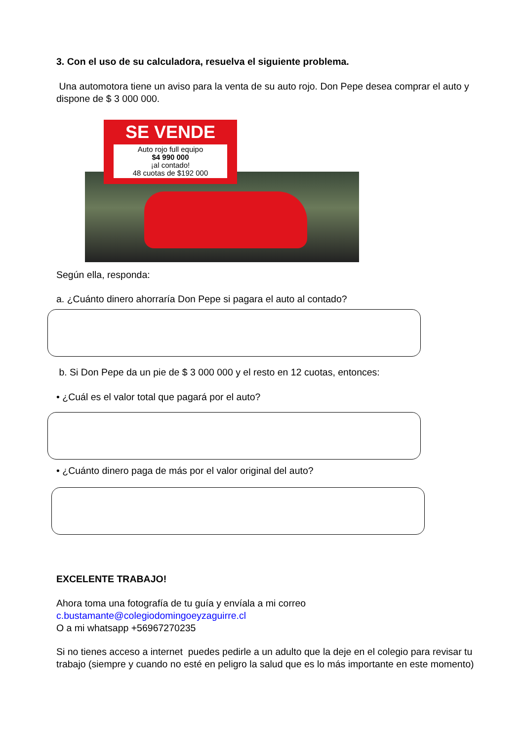3. Con el uso de su calculadora, resuelva el siguiente problema.
Una automotora tiene un aviso para la venta de su auto rojo. Don Pepe desea comprar el auto y dispone de $ 3 000 000.
SE VENDE
Auto rojo full equipo
$4 990 000
¡al contado!
48 cuotas de $192 000
Según ella, responda:
a. ¿Cuánto dinero ahorraría Don Pepe si pagara el auto al contado?
b. Si Don Pepe da un pie de $ 3 000 000 y el resto en 12 cuotas, entonces:
• ¿Cuál es el valor total que pagará por el auto?
• ¿Cuánto dinero paga de más por el valor original del auto?
EXCELENTE TRABAJO!
Ahora toma una fotografía de tu guía y envíala a mi correo
c.bustamante@colegiodomingoeyzaguirre.cl
O a mi whatsapp +56967270235
Si no tienes acceso a internet puedes pedirle a un adulto que la deje en el colegio para revisar tu trabajo (siempre y cuando no esté en peligro la salud que es lo más importante en este momento)